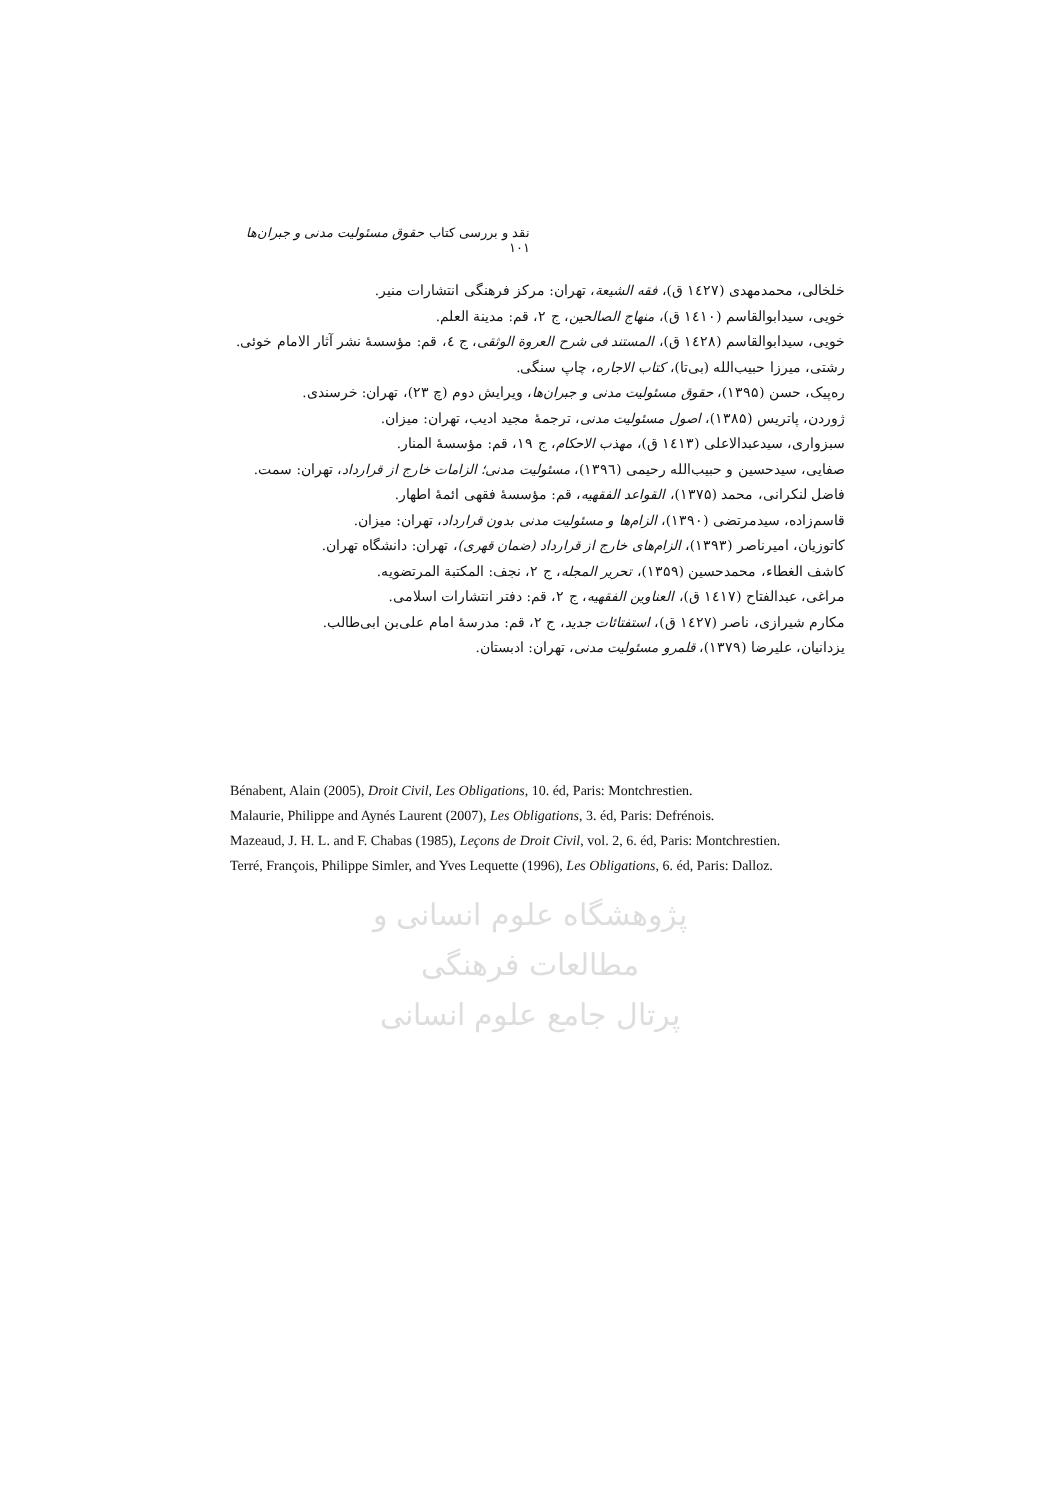نقد و بررسی کتاب حقوق مسئولیت مدنی و جبران‌ها ۱۰۱
خلخالی، محمدمهدی (۱٤۲۷ ق)، فقه الشیعة، تهران: مرکز فرهنگی انتشارات منیر.
خویی، سیدابوالقاسم (۱٤۱۰ ق)، منهاج الصالحین، ج ۲، قم: مدینة العلم.
خویی، سیدابوالقاسم (۱٤۲۸ ق)، المستند فی شرح العروة الوثقی، ج ٤، قم: مؤسسهٔ نشر آثار الامام خوئی.
رشتی، میرزا حبیب‌الله (بی‌تا)، کتاب الاجاره، چاپ سنگی.
ره‌پیک، حسن (۱۳۹۵)، حقوق مسئولیت مدنی و جبران‌ها، ویرایش دوم (چ ۲۳)، تهران: خرسندی.
ژوردن، پاتریس (۱۳۸۵)، اصول مسئولیت مدنی، ترجمهٔ مجید ادیب، تهران: میزان.
سبزواری، سیدعبدالاعلی (۱٤۱۳ ق)، مهذب الاحکام، ج ۱۹، قم: مؤسسهٔ المنار.
صفایی، سیدحسین و حبیب‌الله رحیمی (۱۳۹٦)، مسئولیت مدنی؛ الزامات خارج از قرارداد، تهران: سمت.
فاضل لنکرانی، محمد (۱۳۷۵)، القواعد الفقهیه، قم: مؤسسهٔ فقهی ائمهٔ اطهار.
قاسم‌زاده، سیدمرتضی (۱۳۹۰)، الزام‌ها و مسئولیت مدنی بدون قرارداد، تهران: میزان.
کاتوزیان، امیرناصر (۱۳۹۳)، الزام‌های خارج از قرارداد (ضمان قهری)، تهران: دانشگاه تهران.
کاشف الغطاء، محمدحسین (۱۳۵۹)، تحریر المجله، ج ۲، نجف: المکتبة المرتضویه.
مراغی، عبدالفتاح (۱٤۱۷ ق)، العناوین الفقهیه، ج ۲، قم: دفتر انتشارات اسلامی.
مکارم شیرازی، ناصر (۱٤۲۷ ق)، استفتائات جدید، ج ۲، قم: مدرسهٔ امام علی‌بن ابی‌طالب.
یزدانیان، علیرضا (۱۳۷۹)، قلمرو مسئولیت مدنی، تهران: ادبستان.
Bénabent, Alain (2005), Droit Civil, Les Obligations, 10. éd, Paris: Montchrestien.
Malaurie, Philippe and Aynés Laurent (2007), Les Obligations, 3. éd, Paris: Defrénois.
Mazeaud, J. H. L. and F. Chabas (1985), Leçons de Droit Civil, vol. 2, 6. éd, Paris: Montchrestien.
Terré, François, Philippe Simler, and Yves Lequette (1996), Les Obligations, 6. éd, Paris: Dalloz.
پژوهشگاه علوم انسانی و مطالعات فرهنگی
پرتال جامع علوم انسانی